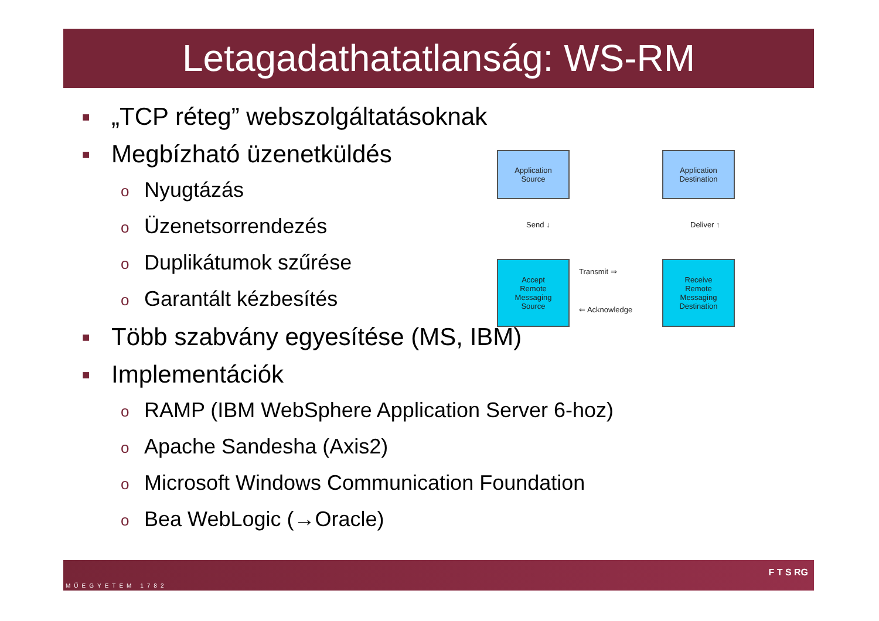Letagadathatatlanság: WS-RM
■ „TCP réteg” webszolgáltatásoknak
■ Megbízható üzenetküldés
o Nyugtázás
o Üzenetsorrendezés
o Duplikátumok szűrése
o Garantált kézbesítés
■ Több szabvány egyesítése (MS, IBM)
■ Implementációk
o RAMP (IBM WebSphere Application Server 6-hoz)
o Apache Sandesha (Axis2)
o Microsoft Windows Communication Foundation
o Bea WebLogic (→Oracle)
Application
Source
Application
Destination
Send ↓ Deliver ↑
Accept
Remote
Messaging
Source
Transmit ⇒
⇐ Acknowledge
Receive
Remote
Messaging
Destination
MŰEGYETEM 1782
F T S RG